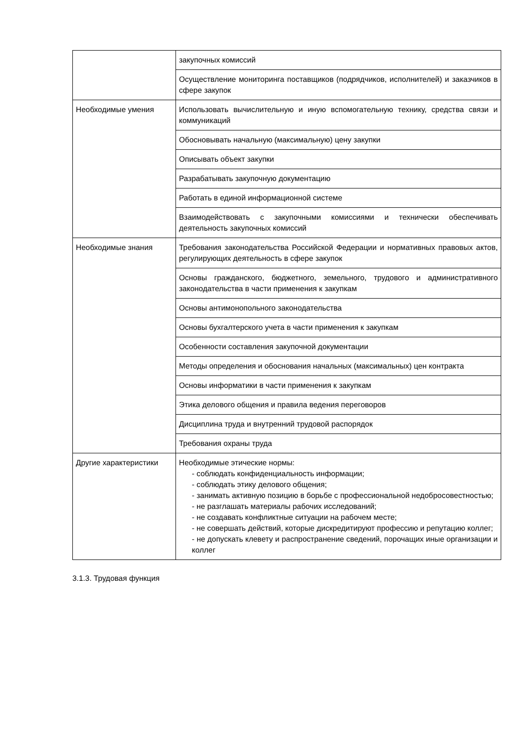| | закупочных комиссий |
| | Осуществление мониторинга поставщиков (подрядчиков, исполнителей) и заказчиков в сфере закупок |
| Необходимые умения | Использовать вычислительную и иную вспомогательную технику, средства связи и коммуникаций |
| | Обосновывать начальную (максимальную) цену закупки |
| | Описывать объект закупки |
| | Разрабатывать закупочную документацию |
| | Работать в единой информационной системе |
| | Взаимодействовать с закупочными комиссиями и технически обеспечивать деятельность закупочных комиссий |
| Необходимые знания | Требования законодательства Российской Федерации и нормативных правовых актов, регулирующих деятельность в сфере закупок |
| | Основы гражданского, бюджетного, земельного, трудового и административного законодательства в части применения к закупкам |
| | Основы антимонопольного законодательства |
| | Основы бухгалтерского учета в части применения к закупкам |
| | Особенности составления закупочной документации |
| | Методы определения и обоснования начальных (максимальных) цен контракта |
| | Основы информатики в части применения к закупкам |
| | Этика делового общения и правила ведения переговоров |
| | Дисциплина труда и внутренний трудовой распорядок |
| | Требования охраны труда |
| Другие характеристики | Необходимые этические нормы: - соблюдать конфиденциальность информации; - соблюдать этику делового общения; - занимать активную позицию в борьбе с профессиональной недобросовестностью; - не разглашать материалы рабочих исследований; - не создавать конфликтные ситуации на рабочем месте; - не совершать действий, которые дискредитируют профессию и репутацию коллег; - не допускать клевету и распространение сведений, порочащих иные организации и коллег |
3.1.3. Трудовая функция